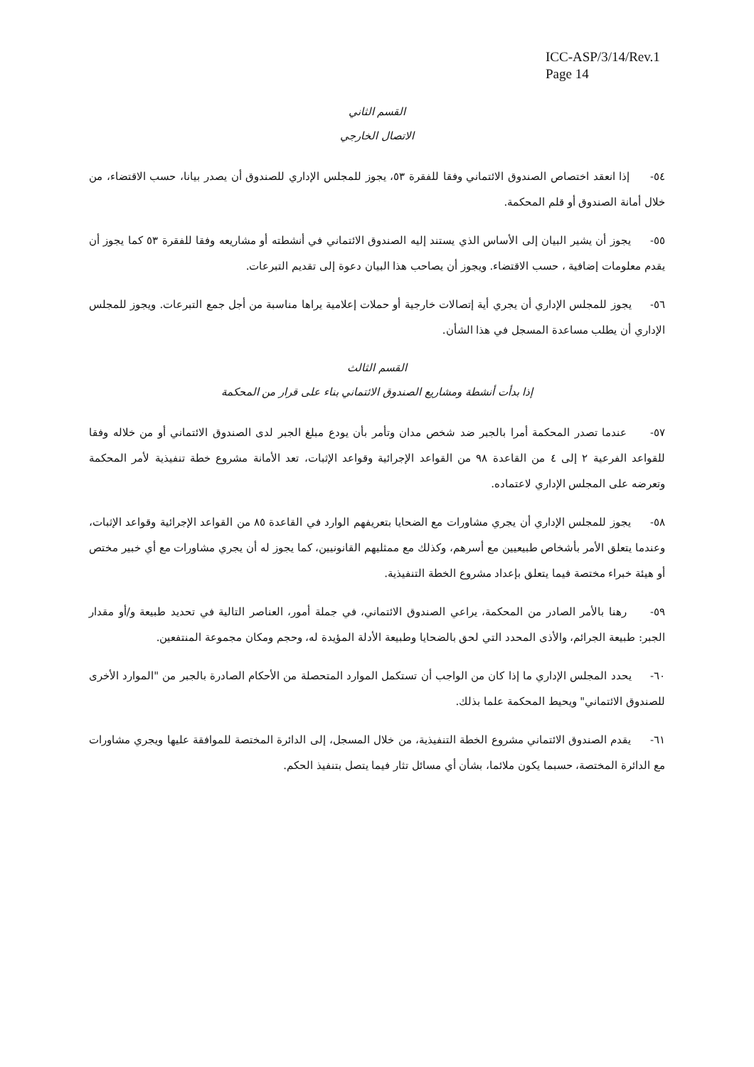ICC-ASP/3/14/Rev.1
Page 14
القسم الثاني
الاتصال الخارجي
٥٤- إذا انعقد اختصاص الصندوق الائتماني وفقا للفقرة ٥٣، يجوز للمجلس الإداري للصندوق أن يصدر بيانا، حسب الاقتضاء، من خلال أمانة الصندوق أو قلم المحكمة.
٥٥- يجوز أن يشير البيان إلى الأساس الذي يستند إليه الصندوق الائتماني في أنشطته أو مشاريعه وفقا للفقرة ٥٣ كما يجوز أن يقدم معلومات إضافية ، حسب الاقتضاء. ويجوز أن يصاحب هذا البيان دعوة إلى تقديم التبرعات.
٥٦- يجوز للمجلس الإداري أن يجري أية إتصالات خارجية أو حملات إعلامية يراها مناسبة من أجل جمع التبرعات. ويجوز للمجلس الإداري أن يطلب مساعدة المسجل في هذا الشأن.
القسم الثالث
إذا بدأت أنشطة ومشاريع الصندوق الائتماني بناء على قرار من المحكمة
٥٧- عندما تصدر المحكمة أمرا بالجبر ضد شخص مدان وتأمر بأن يودع مبلغ الجبر لدى الصندوق الائتماني أو من خلاله وفقا للقواعد الفرعية ٢ إلى ٤ من القاعدة ٩٨ من القواعد الإجرائية وقواعد الإثبات، تعد الأمانة مشروع خطة تنفيذية لأمر المحكمة وتعرضه على المجلس الإداري لاعتماده.
٥٨- يجوز للمجلس الإداري أن يجري مشاورات مع الضحايا بتعريفهم الوارد في القاعدة ٨٥ من القواعد الإجرائية وقواعد الإثبات، وعندما يتعلق الأمر بأشخاص طبيعيين مع أسرهم، وكذلك مع ممثليهم القانونيين، كما يجوز له أن يجري مشاورات مع أي خبير مختص أو هيئة خبراء مختصة فيما يتعلق بإعداد مشروع الخطة التنفيذية.
٥٩- رهنا بالأمر الصادر من المحكمة، يراعي الصندوق الائتماني، في جملة أمور، العناصر التالية في تحديد طبيعة و/أو مقدار الجبر: طبيعة الجرائم، والأذى المحدد التي لحق بالضحايا وطبيعة الأدلة المؤيدة له، وحجم ومكان مجموعة المنتفعين.
٦٠- يحدد المجلس الإداري ما إذا كان من الواجب أن تستكمل الموارد المتحصلة من الأحكام الصادرة بالجبر من "الموارد الأخرى للصندوق الائتماني" ويحيط المحكمة علما بذلك.
٦١- يقدم الصندوق الائتماني مشروع الخطة التنفيذية، من خلال المسجل، إلى الدائرة المختصة للموافقة عليها ويجري مشاورات مع الدائرة المختصة، حسبما يكون ملائما، بشأن أي مسائل تثار فيما يتصل بتنفيذ الحكم.